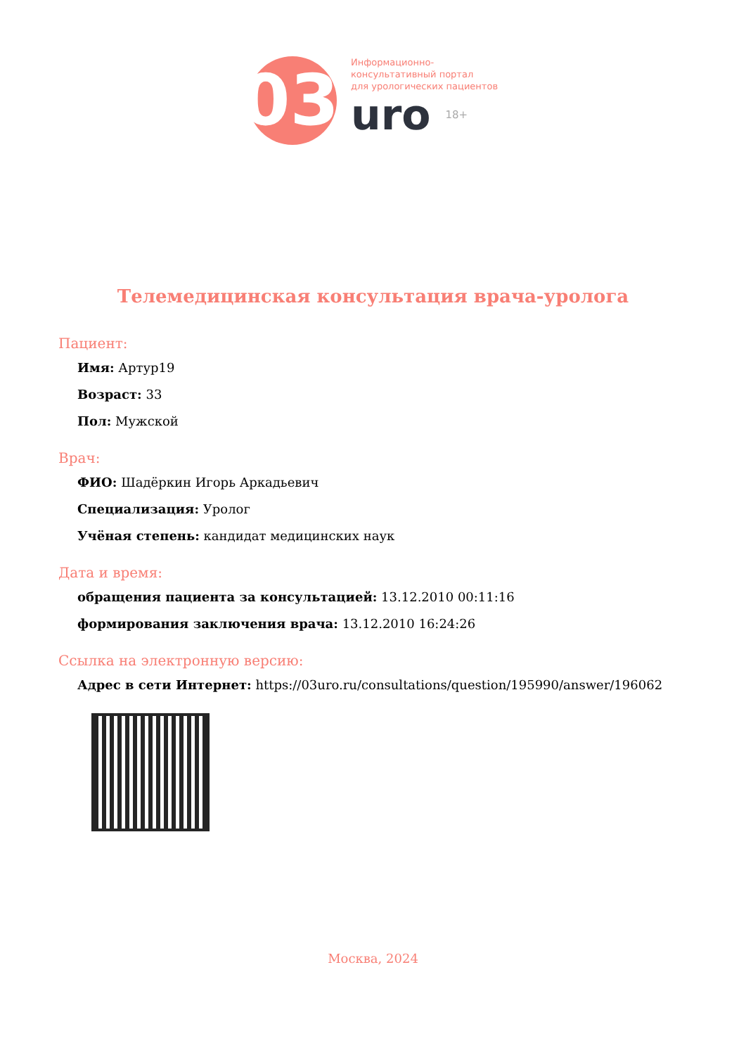03
Информационно-
консультативный портал
для урологических пациентов
uro 18+
Телемедицинская консультация врача-уролога
Пациент:
Имя: Артур19
Возраст: 33
Пол: Мужской
Врач:
ФИО: Шадёркин Игорь Аркадьевич
Специализация: Уролог
Учёная степень: кандидат медицинских наук
Дата и время:
обращения пациента за консультацией: 13.12.2010 00:11:16
формирования заключения врача: 13.12.2010 16:24:26
Ссылка на электронную версию:
Адрес в сети Интернет: https://03uro.ru/consultations/question/195990/answer/196062
Москва, 2024